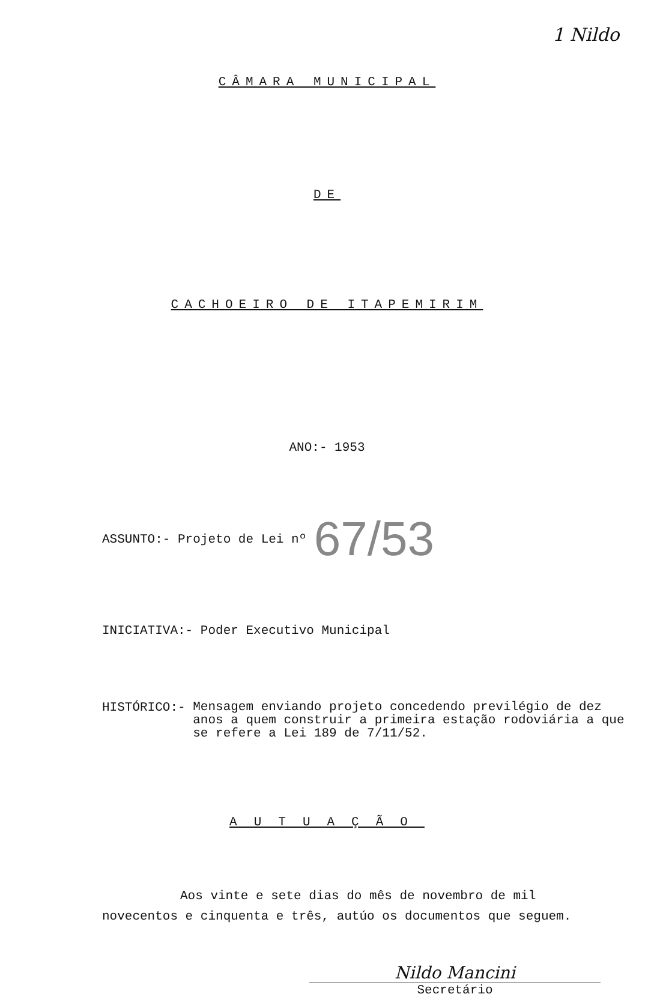1 Nildo
CÂMARA MUNICIPAL
DE
CACHOEIRO DE ITAPEMIRIM
ANO:- 1953
ASSUNTO:- Projeto de Lei nº 67/53
INICIATIVA:- Poder Executivo Municipal
HISTÓRICO:- Mensagem enviando projeto concedendo previlégio de dez anos a quem construir a primeira estação rodoviária a que se refere a Lei 189 de 7/11/52.
AUTUAÇÃO
Aos vinte e sete dias do mês de novembro de mil novecentos e cinquenta e três, autúo os documentos que seguem.
Nildo Mancini
Secretário